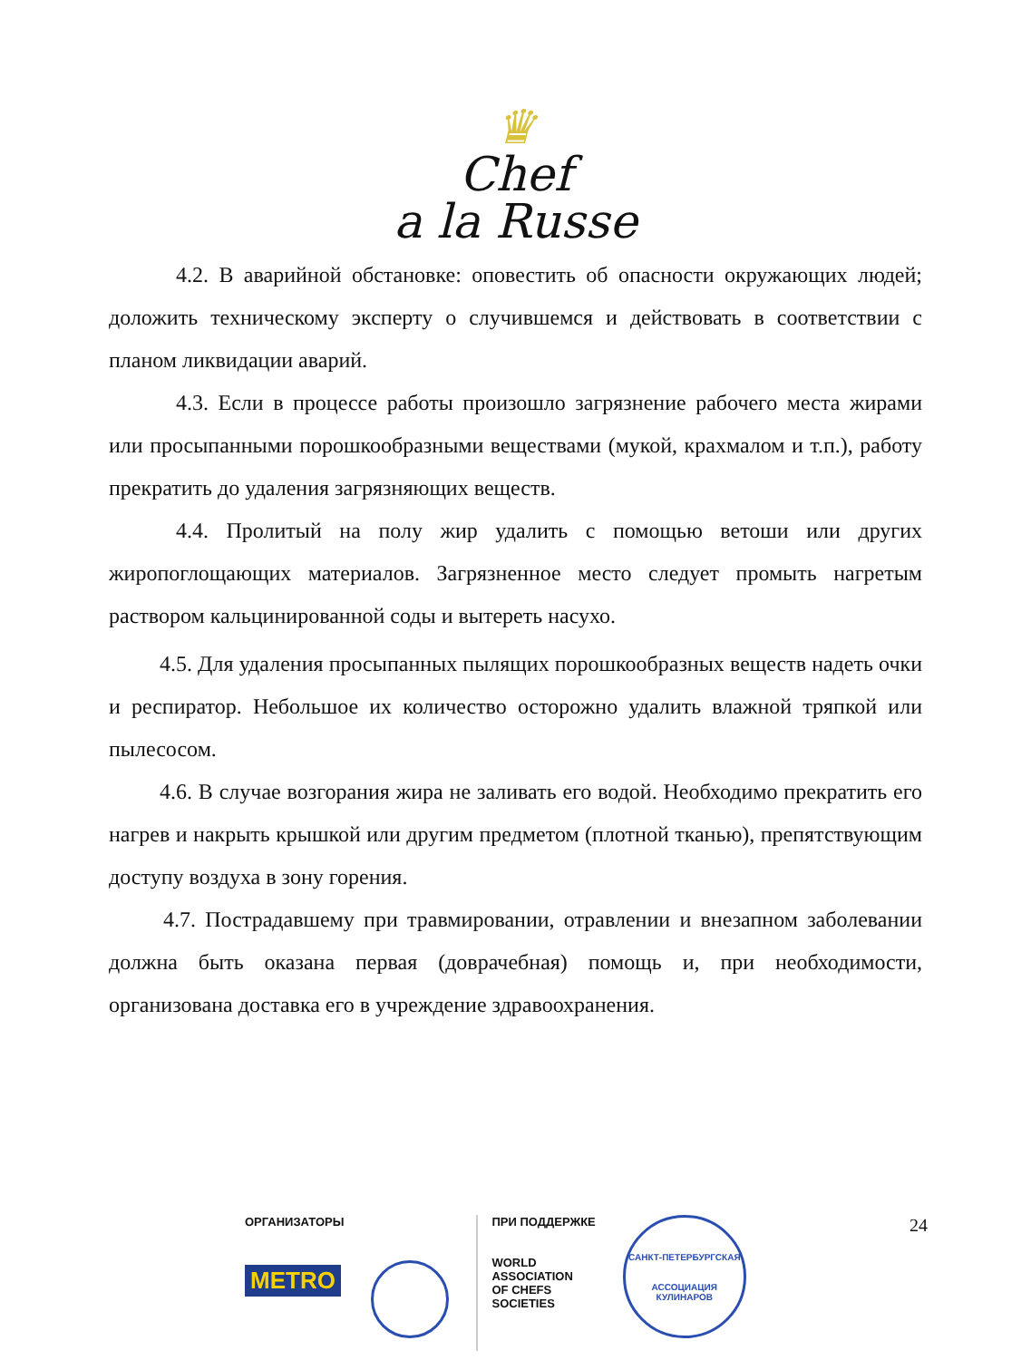♛
Chef
a la Russe
4.2. В аварийной обстановке: оповестить об опасности окружающих людей; доложить техническому эксперту о случившемся и действовать в соответствии с планом ликвидации аварий.
4.3. Если в процессе работы произошло загрязнение рабочего места жирами или просыпанными порошкообразными веществами (мукой, крахмалом и т.п.), работу прекратить до удаления загрязняющих веществ.
4.4. Пролитый на полу жир удалить с помощью ветоши или других жиропоглощающих материалов. Загрязненное место следует промыть нагретым раствором кальцинированной соды и вытереть насухо.
4.5. Для удаления просыпанных пылящих порошкообразных веществ надеть очки и респиратор. Небольшое их количество осторожно удалить влажной тряпкой или пылесосом.
4.6. В случае возгорания жира не заливать его водой. Необходимо прекратить его нагрев и накрыть крышкой или другим предметом (плотной тканью), препятствующим доступу воздуха в зону горения.
4.7. Пострадавшему при травмировании, отравлении и внезапном заболевании должна быть оказана первая (доврачебная) помощь и, при необходимости, организована доставка его в учреждение здравоохранения.
24
ОРГАНИЗАТОРЫ
METRO
ПРИ ПОДДЕРЖКЕ
WORLD
ASSOCIATION
OF CHEFS
SOCIETIES
САНКТ-ПЕТЕРБУРГСКАЯ
АССОЦИАЦИЯ КУЛИНАРОВ